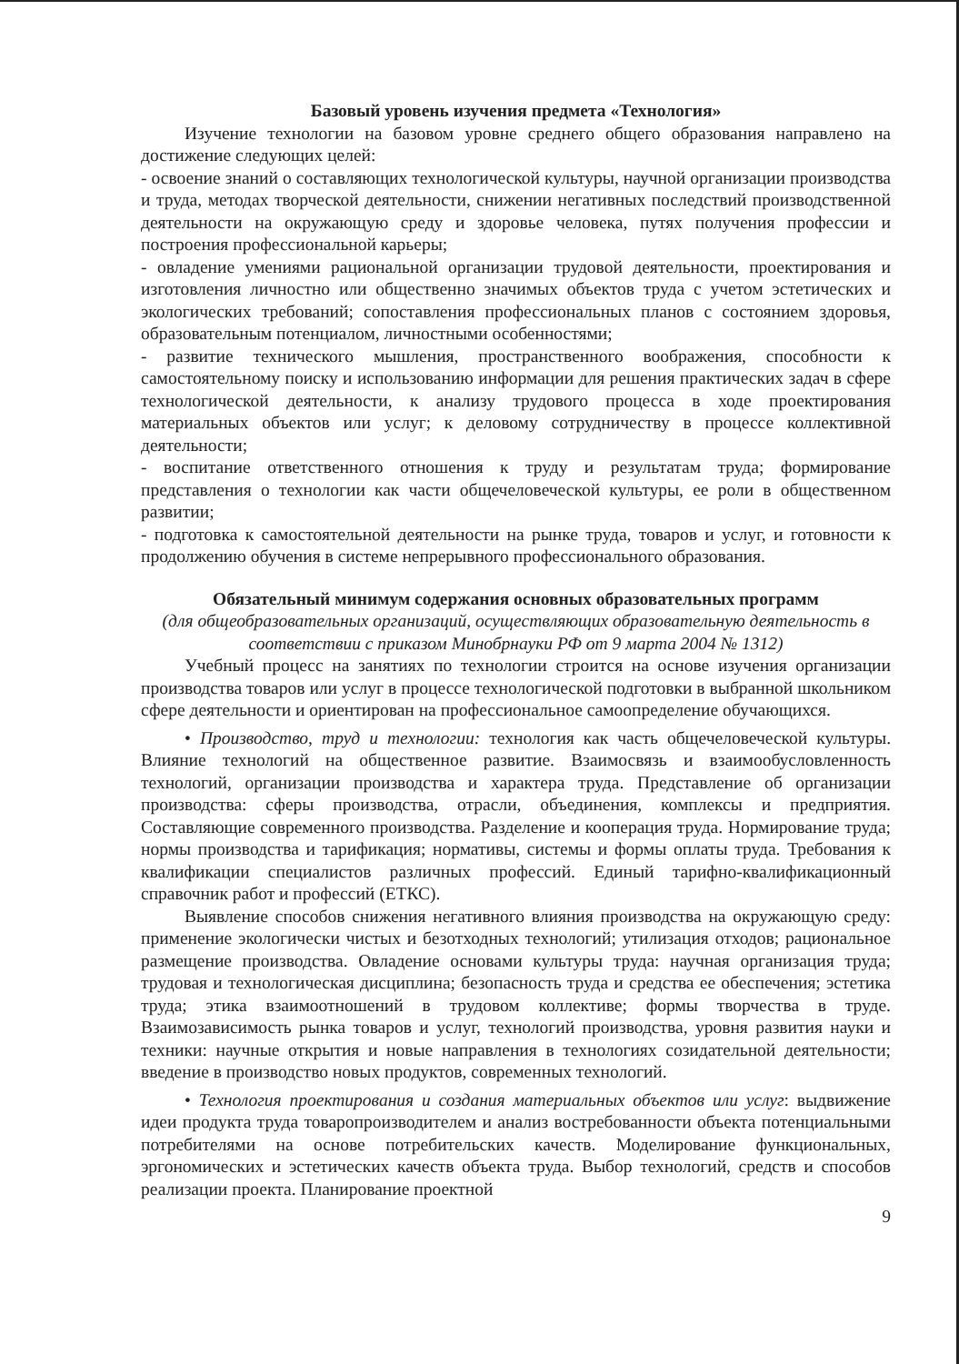Базовый уровень изучения предмета «Технология»
Изучение технологии на базовом уровне среднего общего образования направлено на достижение следующих целей:
- освоение знаний о составляющих технологической культуры, научной организации производства и труда, методах творческой деятельности, снижении негативных последствий производственной деятельности на окружающую среду и здоровье человека, путях получения профессии и построения профессиональной карьеры;
- овладение умениями рациональной организации трудовой деятельности, проектирования и изготовления личностно или общественно значимых объектов труда с учетом эстетических и экологических требований; сопоставления профессиональных планов с состоянием здоровья, образовательным потенциалом, личностными особенностями;
- развитие технического мышления, пространственного воображения, способности к самостоятельному поиску и использованию информации для решения практических задач в сфере технологической деятельности, к анализу трудового процесса в ходе проектирования материальных объектов или услуг; к деловому сотрудничеству в процессе коллективной деятельности;
- воспитание ответственного отношения к труду и результатам труда; формирование представления о технологии как части общечеловеческой культуры, ее роли в общественном развитии;
- подготовка к самостоятельной деятельности на рынке труда, товаров и услуг, и готовности к продолжению обучения в системе непрерывного профессионального образования.
Обязательный минимум содержания основных образовательных программ
(для общеобразовательных организаций, осуществляющих образовательную деятельность в соответствии с приказом Минобрнауки РФ от 9 марта 2004 № 1312)
Учебный процесс на занятиях по технологии строится на основе изучения организации производства товаров или услуг в процессе технологической подготовки в выбранной школьником сфере деятельности и ориентирован на профессиональное самоопределение обучающихся.
• Производство, труд и технологии: технология как часть общечеловеческой культуры. Влияние технологий на общественное развитие. Взаимосвязь и взаимообусловленность технологий, организации производства и характера труда. Представление об организации производства: сферы производства, отрасли, объединения, комплексы и предприятия. Составляющие современного производства. Разделение и кооперация труда. Нормирование труда; нормы производства и тарификация; нормативы, системы и формы оплаты труда. Требования к квалификации специалистов различных профессий. Единый тарифно-квалификационный справочник работ и профессий (ЕТКС).
Выявление способов снижения негативного влияния производства на окружающую среду: применение экологически чистых и безотходных технологий; утилизация отходов; рациональное размещение производства. Овладение основами культуры труда: научная организация труда; трудовая и технологическая дисциплина; безопасность труда и средства ее обеспечения; эстетика труда; этика взаимоотношений в трудовом коллективе; формы творчества в труде. Взаимозависимость рынка товаров и услуг, технологий производства, уровня развития науки и техники: научные открытия и новые направления в технологиях созидательной деятельности; введение в производство новых продуктов, современных технологий.
• Технология проектирования и создания материальных объектов или услуг: выдвижение идеи продукта труда товаропроизводителем и анализ востребованности объекта потенциальными потребителями на основе потребительских качеств. Моделирование функциональных, эргономических и эстетических качеств объекта труда. Выбор технологий, средств и способов реализации проекта. Планирование проектной
9